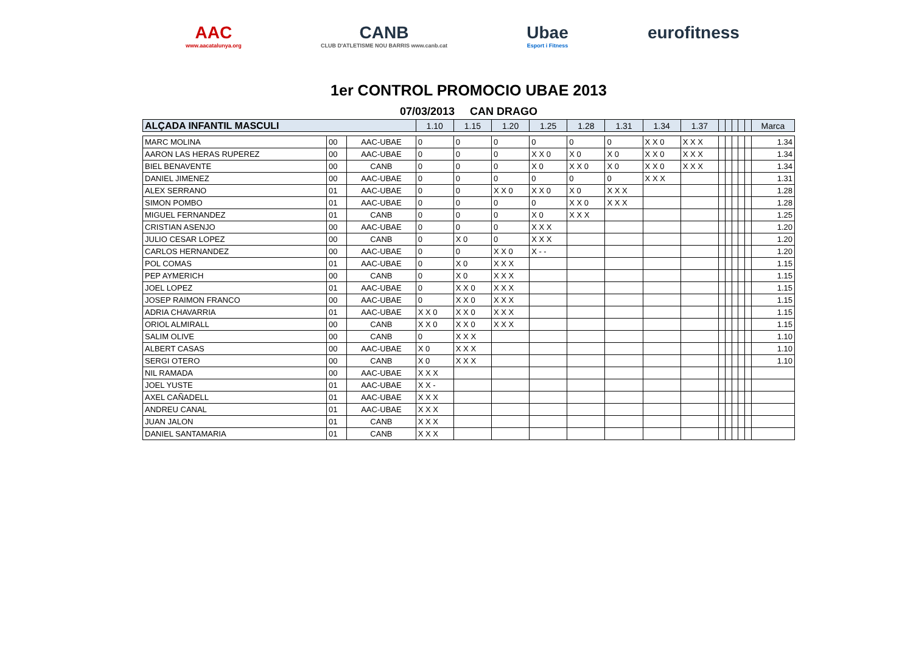AAC
www.aacatalunya.org
CANB
CLUB D'ATLETISME NOU BARRIS www.canb.cat
Ubae
Esport i Fitness
eurofitness
1er CONTROL PROMOCIO UBAE 2013
07/03/2013 CAN DRAGO
| ALÇADA INFANTIL MASCULI | | | 1.10 | 1.15 | 1.20 | 1.25 | 1.28 | 1.31 | 1.34 | 1.37 | | | | | | Marca |
| --- | --- | --- | --- | --- | --- | --- | --- | --- | --- | --- | --- | --- | --- | --- | --- | --- |
| MARC MOLINA | 00 | AAC-UBAE | 0 | 0 | 0 | 0 | 0 | 0 | X X 0 | X X X | | | | | | 1.34 |
| AARON LAS HERAS RUPEREZ | 00 | AAC-UBAE | 0 | 0 | 0 | X X 0 | X 0 | X 0 | X X 0 | X X X | | | | | | 1.34 |
| BIEL BENAVENTE | 00 | CANB | 0 | 0 | 0 | X 0 | X X 0 | X 0 | X X 0 | X X X | | | | | | 1.34 |
| DANIEL JIMENEZ | 00 | AAC-UBAE | 0 | 0 | 0 | 0 | 0 | 0 | X X X | | | | | | | 1.31 |
| ALEX SERRANO | 01 | AAC-UBAE | 0 | 0 | X X 0 | X X 0 | X 0 | X X X | | | | | | | | 1.28 |
| SIMON POMBO | 01 | AAC-UBAE | 0 | 0 | 0 | 0 | X X 0 | X X X | | | | | | | | 1.28 |
| MIGUEL FERNANDEZ | 01 | CANB | 0 | 0 | 0 | X 0 | X X X | | | | | | | | | 1.25 |
| CRISTIAN ASENJO | 00 | AAC-UBAE | 0 | 0 | 0 | X X X | | | | | | | | | | 1.20 |
| JULIO CESAR LOPEZ | 00 | CANB | 0 | X 0 | 0 | X X X | | | | | | | | | | 1.20 |
| CARLOS HERNANDEZ | 00 | AAC-UBAE | 0 | 0 | X X 0 | X - - | | | | | | | | | | 1.20 |
| POL COMAS | 01 | AAC-UBAE | 0 | X 0 | X X X | | | | | | | | | | | 1.15 |
| PEP AYMERICH | 00 | CANB | 0 | X 0 | X X X | | | | | | | | | | | 1.15 |
| JOEL LOPEZ | 01 | AAC-UBAE | 0 | X X 0 | X X X | | | | | | | | | | | 1.15 |
| JOSEP RAIMON FRANCO | 00 | AAC-UBAE | 0 | X X 0 | X X X | | | | | | | | | | | 1.15 |
| ADRIA CHAVARRIA | 01 | AAC-UBAE | X X 0 | X X 0 | X X X | | | | | | | | | | | 1.15 |
| ORIOL ALMIRALL | 00 | CANB | X X 0 | X X 0 | X X X | | | | | | | | | | | 1.15 |
| SALIM OLIVE | 00 | CANB | 0 | X X X | | | | | | | | | | | | 1.10 |
| ALBERT CASAS | 00 | AAC-UBAE | X 0 | X X X | | | | | | | | | | | | 1.10 |
| SERGI OTERO | 00 | CANB | X 0 | X X X | | | | | | | | | | | | 1.10 |
| NIL RAMADA | 00 | AAC-UBAE | X X X | | | | | | | | | | | | | |
| JOEL YUSTE | 01 | AAC-UBAE | X X - | | | | | | | | | | | | | |
| AXEL CAÑADELL | 01 | AAC-UBAE | X X X | | | | | | | | | | | | | |
| ANDREU CANAL | 01 | AAC-UBAE | X X X | | | | | | | | | | | | | |
| JUAN JALON | 01 | CANB | X X X | | | | | | | | | | | | | |
| DANIEL SANTAMARIA | 01 | CANB | X X X | | | | | | | | | | | | | |